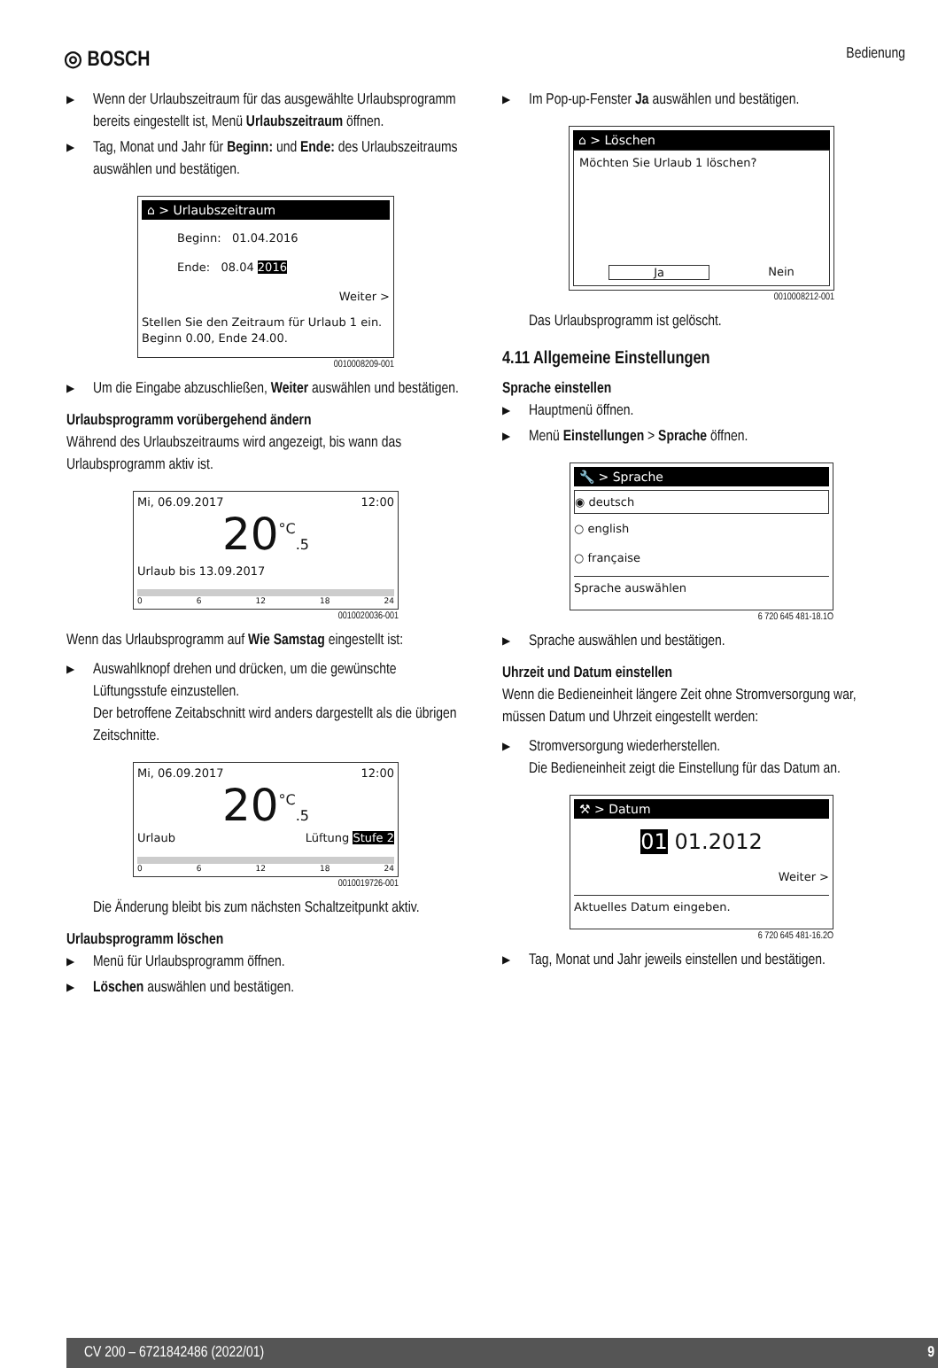◎ BOSCH
Bedienung
▶ Wenn der Urlaubszeitraum für das ausgewählte Urlaubsprogramm bereits eingestellt ist, Menü Urlaubszeitraum öffnen.
▶ Tag, Monat und Jahr für Beginn: und Ende: des Urlaubszeitraums auswählen und bestätigen.
⌂ > Urlaubszeitraum
Beginn: 01.04.2016
Ende: 08.04 2016
Weiter >
Stellen Sie den Zeitraum für Urlaub 1 ein. Beginn 0.00, Ende 24.00.
0010008209-001
▶ Um die Eingabe abzuschließen, Weiter auswählen und bestätigen.
Urlaubsprogramm vorübergehend ändern
Während des Urlaubszeitraums wird angezeigt, bis wann das Urlaubsprogramm aktiv ist.
Mi, 06.09.2017 12:00
20<sup>°C</sup>.5
Urlaub bis 13.09.2017
0 6 12 18 24
0010020036-001
Wenn das Urlaubsprogramm auf Wie Samstag eingestellt ist:
▶ Auswahlknopf drehen und drücken, um die gewünschte Lüftungsstufe einzustellen.
Der betroffene Zeitabschnitt wird anders dargestellt als die übrigen Zeitschnitte.
Mi, 06.09.2017 12:00
20<sup>°C</sup>.5
Urlaub Lüftung Stufe 2
0 6 12 18 24
0010019726-001
Die Änderung bleibt bis zum nächsten Schaltzeitpunkt aktiv.
Urlaubsprogramm löschen
▶ Menü für Urlaubsprogramm öffnen.
▶ Löschen auswählen und bestätigen.
▶ Im Pop-up-Fenster Ja auswählen und bestätigen.
⌂ > Löschen
Möchten Sie Urlaub 1 löschen?
Ja Nein
0010008212-001
Das Urlaubsprogramm ist gelöscht.
4.11 Allgemeine Einstellungen
Sprache einstellen
▶ Hauptmenü öffnen.
▶ Menü Einstellungen > Sprache öffnen.
🔧 > Sprache
◉ deutsch
○ english
○ française
Sprache auswählen
6 720 645 481-18.1O
▶ Sprache auswählen und bestätigen.
Uhrzeit und Datum einstellen
Wenn die Bedieneinheit längere Zeit ohne Stromversorgung war, müssen Datum und Uhrzeit eingestellt werden:
▶ Stromversorgung wiederherstellen.
Die Bedieneinheit zeigt die Einstellung für das Datum an.
⚒ > Datum
01 01.2012
Weiter >
Aktuelles Datum eingeben.
6 720 645 481-16.2O
▶ Tag, Monat und Jahr jeweils einstellen und bestätigen.
CV 200 – 6721842486 (2022/01) 9